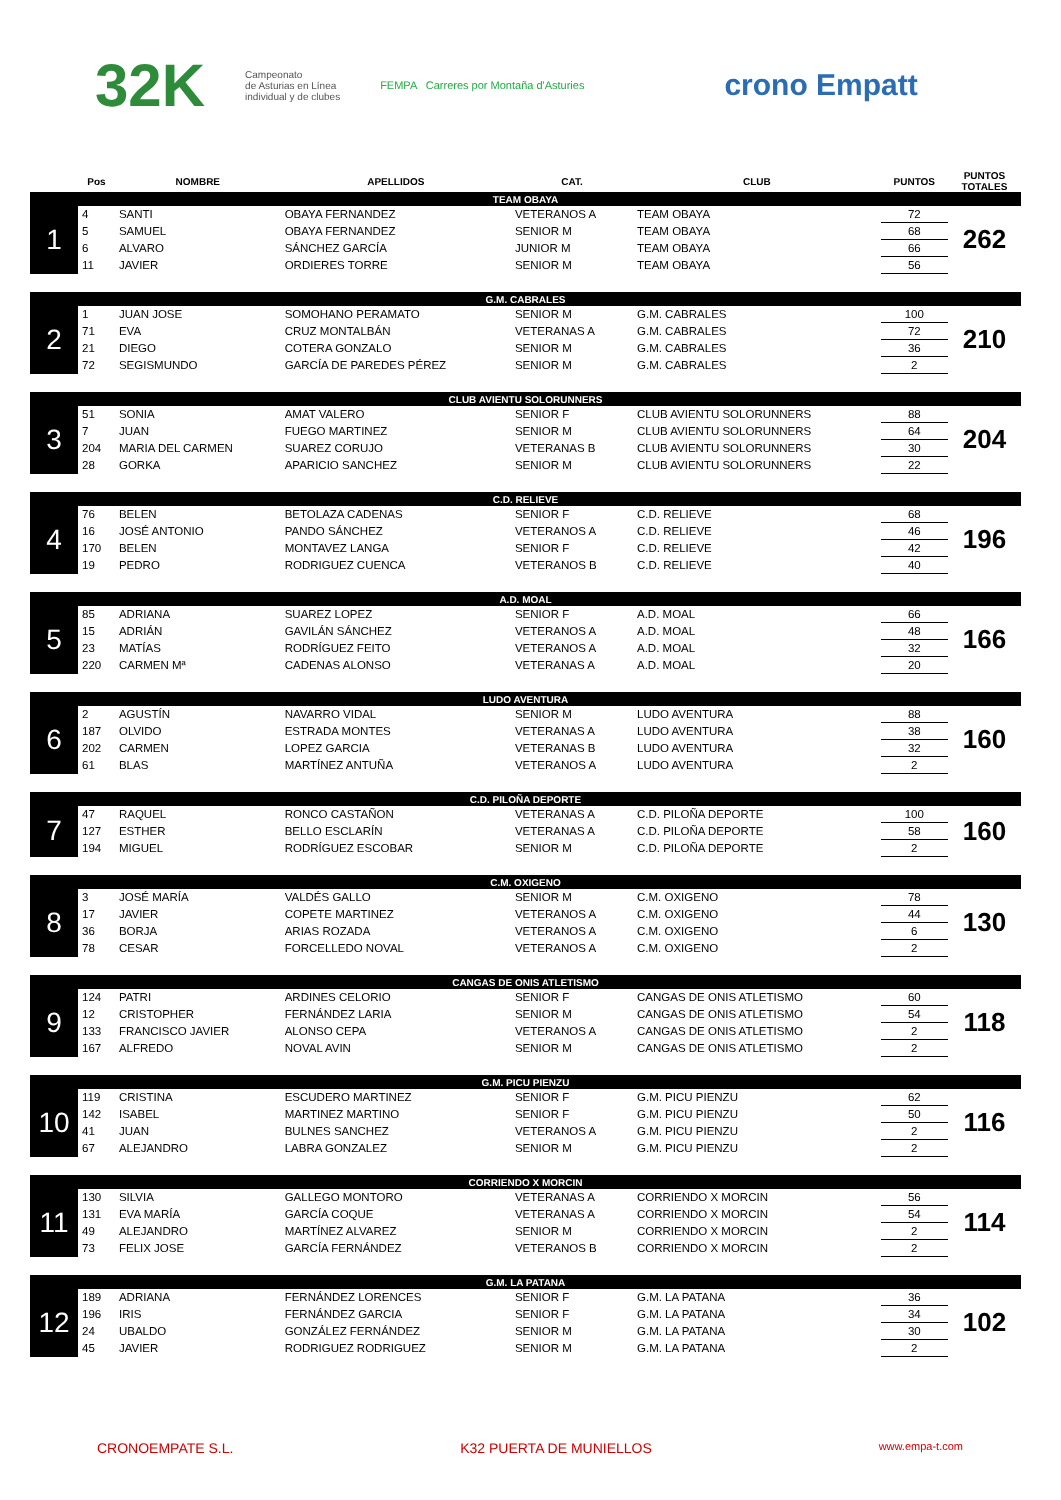32K Campeonato
de Asturias en Línea
individual y de clubes FEMPA Carreres por Montaña d'Asturies crono Empatt
| | Pos | NOMBRE | APELLIDOS | CAT. | CLUB | PUNTOS | PUNTOS TOTALES |
| --- | --- | --- | --- | --- | --- | --- | --- |
| TEAM OBAYA | | | | | | | |
| 1 | 4 | SANTI | OBAYA FERNANDEZ | VETERANOS A | TEAM OBAYA | 72 | 262 |
| | 5 | SAMUEL | OBAYA FERNANDEZ | SENIOR M | TEAM OBAYA | 68 | |
| | 6 | ALVARO | SÁNCHEZ GARCÍA | JUNIOR M | TEAM OBAYA | 66 | |
| | 11 | JAVIER | ORDIERES TORRE | SENIOR M | TEAM OBAYA | 56 | |
| G.M. CABRALES | | | | | | | |
| 2 | 1 | JUAN JOSE | SOMOHANO PERAMATO | SENIOR M | G.M. CABRALES | 100 | 210 |
| | 71 | EVA | CRUZ MONTALBÁN | VETERANAS A | G.M. CABRALES | 72 | |
| | 21 | DIEGO | COTERA GONZALO | SENIOR M | G.M. CABRALES | 36 | |
| | 72 | SEGISMUNDO | GARCÍA DE PAREDES PÉREZ | SENIOR M | G.M. CABRALES | 2 | |
| CLUB AVIENTU SOLORUNNERS | | | | | | | |
| 3 | 51 | SONIA | AMAT VALERO | SENIOR F | CLUB AVIENTU SOLORUNNERS | 88 | 204 |
| | 7 | JUAN | FUEGO MARTINEZ | SENIOR M | CLUB AVIENTU SOLORUNNERS | 64 | |
| | 204 | MARIA DEL CARMEN | SUAREZ CORUJO | VETERANAS B | CLUB AVIENTU SOLORUNNERS | 30 | |
| | 28 | GORKA | APARICIO SANCHEZ | SENIOR M | CLUB AVIENTU SOLORUNNERS | 22 | |
| C.D. RELIEVE | | | | | | | |
| 4 | 76 | BELEN | BETOLAZA CADENAS | SENIOR F | C.D. RELIEVE | 68 | 196 |
| | 16 | JOSÉ ANTONIO | PANDO SÁNCHEZ | VETERANOS A | C.D. RELIEVE | 46 | |
| | 170 | BELEN | MONTAVEZ LANGA | SENIOR F | C.D. RELIEVE | 42 | |
| | 19 | PEDRO | RODRIGUEZ CUENCA | VETERANOS B | C.D. RELIEVE | 40 | |
| A.D. MOAL | | | | | | | |
| 5 | 85 | ADRIANA | SUAREZ LOPEZ | SENIOR F | A.D. MOAL | 66 | 166 |
| | 15 | ADRIÁN | GAVILÁN SÁNCHEZ | VETERANOS A | A.D. MOAL | 48 | |
| | 23 | MATÍAS | RODRÍGUEZ FEITO | VETERANOS A | A.D. MOAL | 32 | |
| | 220 | CARMEN Mª | CADENAS ALONSO | VETERANAS A | A.D. MOAL | 20 | |
| LUDO AVENTURA | | | | | | | |
| 6 | 2 | AGUSTÍN | NAVARRO VIDAL | SENIOR M | LUDO AVENTURA | 88 | 160 |
| | 187 | OLVIDO | ESTRADA MONTES | VETERANAS A | LUDO AVENTURA | 38 | |
| | 202 | CARMEN | LOPEZ GARCIA | VETERANAS B | LUDO AVENTURA | 32 | |
| | 61 | BLAS | MARTÍNEZ ANTUÑA | VETERANOS A | LUDO AVENTURA | 2 | |
| C.D. PILOÑA DEPORTE | | | | | | | |
| 7 | 47 | RAQUEL | RONCO CASTAÑON | VETERANAS A | C.D. PILOÑA DEPORTE | 100 | 160 |
| | 127 | ESTHER | BELLO ESCLARÍN | VETERANAS A | C.D. PILOÑA DEPORTE | 58 | |
| | 194 | MIGUEL | RODRÍGUEZ ESCOBAR | SENIOR M | C.D. PILOÑA DEPORTE | 2 | |
| C.M. OXIGENO | | | | | | | |
| 8 | 3 | JOSÉ MARÍA | VALDÉS GALLO | SENIOR M | C.M. OXIGENO | 78 | 130 |
| | 17 | JAVIER | COPETE MARTINEZ | VETERANOS A | C.M. OXIGENO | 44 | |
| | 36 | BORJA | ARIAS ROZADA | VETERANOS A | C.M. OXIGENO | 6 | |
| | 78 | CESAR | FORCELLEDO NOVAL | VETERANOS A | C.M. OXIGENO | 2 | |
| CANGAS DE ONIS ATLETISMO | | | | | | | |
| 9 | 124 | PATRI | ARDINES CELORIO | SENIOR F | CANGAS DE ONIS ATLETISMO | 60 | 118 |
| | 12 | CRISTOPHER | FERNÁNDEZ LARIA | SENIOR M | CANGAS DE ONIS ATLETISMO | 54 | |
| | 133 | FRANCISCO JAVIER | ALONSO CEPA | VETERANOS A | CANGAS DE ONIS ATLETISMO | 2 | |
| | 167 | ALFREDO | NOVAL AVIN | SENIOR M | CANGAS DE ONIS ATLETISMO | 2 | |
| G.M. PICU PIENZU | | | | | | | |
| 10 | 119 | CRISTINA | ESCUDERO MARTINEZ | SENIOR F | G.M. PICU PIENZU | 62 | 116 |
| | 142 | ISABEL | MARTINEZ MARTINO | SENIOR F | G.M. PICU PIENZU | 50 | |
| | 41 | JUAN | BULNES SANCHEZ | VETERANOS A | G.M. PICU PIENZU | 2 | |
| | 67 | ALEJANDRO | LABRA GONZALEZ | SENIOR M | G.M. PICU PIENZU | 2 | |
| CORRIENDO X MORCIN | | | | | | | |
| 11 | 130 | SILVIA | GALLEGO MONTORO | VETERANAS A | CORRIENDO X MORCIN | 56 | 114 |
| | 131 | EVA MARÍA | GARCÍA COQUE | VETERANAS A | CORRIENDO X MORCIN | 54 | |
| | 49 | ALEJANDRO | MARTÍNEZ ALVAREZ | SENIOR M | CORRIENDO X MORCIN | 2 | |
| | 73 | FELIX JOSE | GARCÍA FERNÁNDEZ | VETERANOS B | CORRIENDO X MORCIN | 2 | |
| G.M. LA PATANA | | | | | | | |
| 12 | 189 | ADRIANA | FERNÁNDEZ LORENCES | SENIOR F | G.M. LA PATANA | 36 | 102 |
| | 196 | IRIS | FERNÁNDEZ GARCIA | SENIOR F | G.M. LA PATANA | 34 | |
| | 24 | UBALDO | GONZÁLEZ FERNÁNDEZ | SENIOR M | G.M. LA PATANA | 30 | |
| | 45 | JAVIER | RODRIGUEZ RODRIGUEZ | SENIOR M | G.M. LA PATANA | 2 | |
CRONOEMPATE S.L. K32 PUERTA DE MUNIELLOS www.empa-t.com